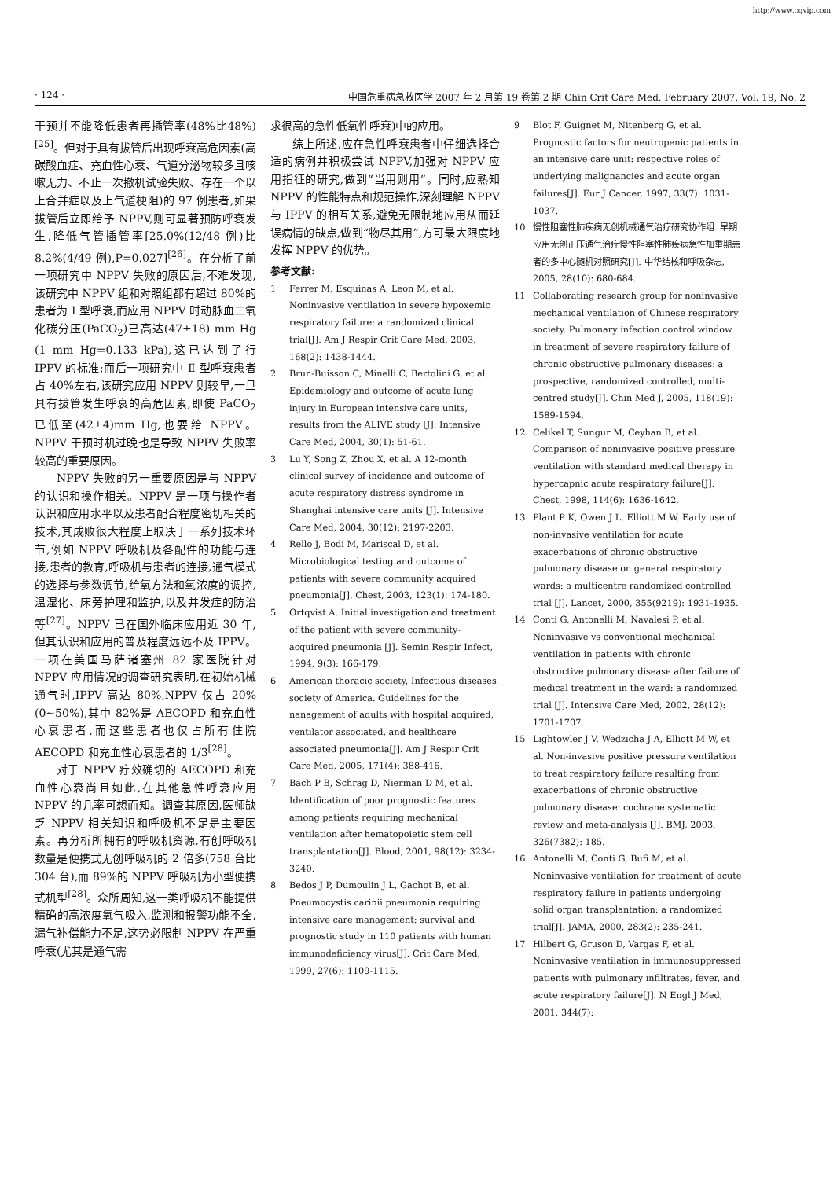http://www.cqvip.com
· 124 · 中国危重病急救医学 2007 年 2 月第 19 卷第 2 期 Chin Crit Care Med, February 2007, Vol. 19, No. 2
干预并不能降低患者再插管率(48%比48%)<sup>[25]</sup>。但对于具有拔管后出现呼衰高危因素(高碳酸血症、充血性心衰、气道分泌物较多且咳嗽无力、不止一次撤机试验失败、存在一个以上合并症以及上气道梗阻)的 97 例患者,如果拔管后立即给予 NPPV,则可显著预防呼衰发生,降低气管插管率[25.0%(12/48 例)比 8.2%(4/49 例),P=0.027]<sup>[26]</sup>。在分析了前一项研究中 NPPV 失败的原因后,不难发现,该研究中 NPPV 组和对照组都有超过 80%的患者为 I 型呼衰,而应用 NPPV 时动脉血二氧化碳分压(PaCO<sub>2</sub>)已高达(47±18) mm Hg (1 mm Hg=0.133 kPa),这已达到了行 IPPV 的标准;而后一项研究中 Ⅱ 型呼衰患者占 40%左右,该研究应用 NPPV 则较早,一旦具有拔管发生呼衰的高危因素,即使 PaCO<sub>2</sub> 已低至(42±4)mm Hg,也要给 NPPV。NPPV 干预时机过晚也是导致 NPPV 失败率较高的重要原因。
NPPV 失败的另一重要原因是与 NPPV 的认识和操作相关。NPPV 是一项与操作者认识和应用水平以及患者配合程度密切相关的技术,其成败很大程度上取决于一系列技术环节,例如 NPPV 呼吸机及各配件的功能与连接,患者的教育,呼吸机与患者的连接,通气模式的选择与参数调节,给氧方法和氧浓度的调控,温湿化、床旁护理和监护,以及并发症的防治等<sup>[27]</sup>。NPPV 已在国外临床应用近 30 年,但其认识和应用的普及程度远远不及 IPPV。一项在美国马萨诸塞州 82 家医院针对 NPPV 应用情况的调查研究表明,在初始机械通气时,IPPV 高达 80%,NPPV 仅占 20%(0~50%),其中 82%是 AECOPD 和充血性心衰患者,而这些患者也仅占所有住院 AECOPD 和充血性心衰患者的 1/3<sup>[28]</sup>。
对于 NPPV 疗效确切的 AECOPD 和充血性心衰尚且如此,在其他急性呼衰应用 NPPV 的几率可想而知。调查其原因,医师缺乏 NPPV 相关知识和呼吸机不足是主要因素。再分析所拥有的呼吸机资源,有创呼吸机数量是便携式无创呼吸机的 2 倍多(758 台比 304 台),而 89%的 NPPV 呼吸机为小型便携式机型<sup>[28]</sup>。众所周知,这一类呼吸机不能提供精确的高浓度氧气吸入,监测和报警功能不全,漏气补偿能力不足,这势必限制 NPPV 在严重呼衰(尤其是通气需
求很高的急性低氧性呼衰)中的应用。
综上所述,应在急性呼衰患者中仔细选择合适的病例并积极尝试 NPPV,加强对 NPPV 应用指征的研究,做到“当用则用”。同时,应熟知 NPPV 的性能特点和规范操作,深刻理解 NPPV 与 IPPV 的相互关系,避免无限制地应用从而延误病情的缺点,做到“物尽其用”,方可最大限度地发挥 NPPV 的优势。
参考文献:
1 Ferrer M, Esquinas A, Leon M, et al. Noninvasive ventilation in severe hypoxemic respiratory failure: a randomized clinical trial[J]. Am J Respir Crit Care Med, 2003, 168(2): 1438-1444.
2 Brun-Buisson C, Minelli C, Bertolini G, et al. Epidemiology and outcome of acute lung injury in European intensive care units, results from the ALIVE study [J]. Intensive Care Med, 2004, 30(1): 51-61.
3 Lu Y, Song Z, Zhou X, et al. A 12-month clinical survey of incidence and outcome of acute respiratory distress syndrome in Shanghai intensive care units [J]. Intensive Care Med, 2004, 30(12): 2197-2203.
4 Rello J, Bodi M, Mariscal D, et al. Microbiological testing and outcome of patients with severe community acquired pneumonia[J]. Chest, 2003, 123(1): 174-180.
5 Ortqvist A. Initial investigation and treatment of the patient with severe community-acquired pneumonia [J]. Semin Respir Infect, 1994, 9(3): 166-179.
6 American thoracic society, Infectious diseases society of America. Guidelines for the nanagement of adults with hospital acquired, ventilator associated, and healthcare associated pneumonia[J]. Am J Respir Crit Care Med, 2005, 171(4): 388-416.
7 Bach P B, Schrag D, Nierman D M, et al. Identification of poor prognostic features among patients requiring mechanical ventilation after hematopoietic stem cell transplantation[J]. Blood, 2001, 98(12): 3234-3240.
8 Bedos J P, Dumoulin J L, Gachot B, et al. Pneumocystis carinii pneumonia requiring intensive care management: survival and prognostic study in 110 patients with human immunodeficiency virus[J]. Crit Care Med, 1999, 27(6): 1109-1115.
9 Blot F, Guignet M, Nitenberg G, et al. Prognostic factors for neutropenic patients in an intensive care unit: respective roles of underlying malignancies and acute organ failures[J]. Eur J Cancer, 1997, 33(7): 1031-1037.
10 慢性阻塞性肺疾病无创机械通气治疗研究协作组. 早期应用无创正压通气治疗慢性阻塞性肺疾病急性加重期患者的多中心随机对照研究[J]. 中华结核和呼吸杂志, 2005, 28(10): 680-684.
11 Collaborating research group for noninvasive mechanical ventilation of Chinese respiratory society. Pulmonary infection control window in treatment of severe respiratory failure of chronic obstructive pulmonary diseases: a prospective, randomized controlled, multi-centred study[J]. Chin Med J, 2005, 118(19): 1589-1594.
12 Celikel T, Sungur M, Ceyhan B, et al. Comparison of noninvasive positive pressure ventilation with standard medical therapy in hypercapnic acute respiratory failure[J]. Chest, 1998, 114(6): 1636-1642.
13 Plant P K, Owen J L, Elliott M W. Early use of non-invasive ventilation for acute exacerbations of chronic obstructive pulmonary disease on general respiratory wards: a multicentre randomized controlled trial [J]. Lancet, 2000, 355(9219): 1931-1935.
14 Conti G, Antonelli M, Navalesi P, et al. Noninvasive vs conventional mechanical ventilation in patients with chronic obstructive pulmonary disease after failure of medical treatment in the ward: a randomized trial [J]. Intensive Care Med, 2002, 28(12): 1701-1707.
15 Lightowler J V, Wedzicha J A, Elliott M W, et al. Non-invasive positive pressure ventilation to treat respiratory failure resulting from exacerbations of chronic obstructive pulmonary disease: cochrane systematic review and meta-analysis [J]. BMJ, 2003, 326(7382): 185.
16 Antonelli M, Conti G, Bufi M, et al. Noninvasive ventilation for treatment of acute respiratory failure in patients undergoing solid organ transplantation: a randomized trial[J]. JAMA, 2000, 283(2): 235-241.
17 Hilbert G, Gruson D, Vargas F, et al. Noninvasive ventilation in immunosuppressed patients with pulmonary infiltrates, fever, and acute respiratory failure[J]. N Engl J Med, 2001, 344(7):